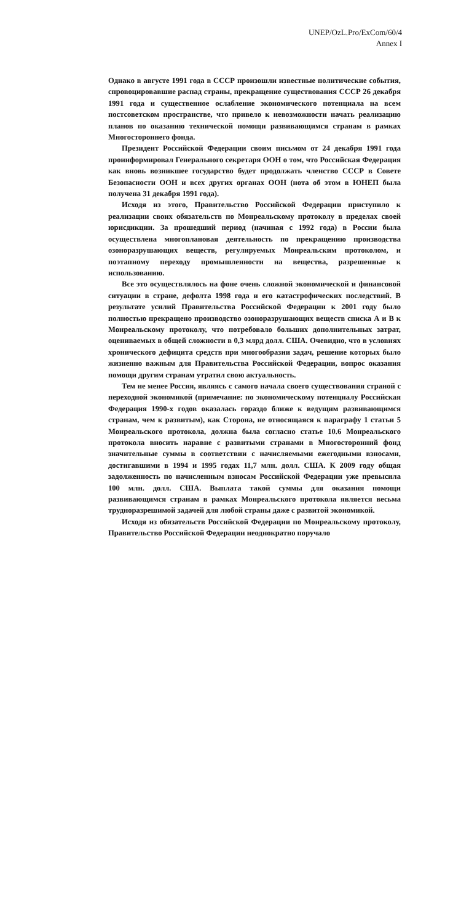UNEP/OzL.Pro/ExCom/60/4
Annex I
Однако в августе 1991 года в СССР произошли известные политические события, спровоцировавшие распад страны, прекращение существования СССР 26 декабря 1991 года и существенное ослабление экономического потенциала на всем постсоветском пространстве, что привело к невозможности начать реализацию планов по оказанию технической помощи развивающимся странам в рамках Многостороннего фонда.
Президент Российской Федерации своим письмом от 24 декабря 1991 года проинформировал Генерального секретаря ООН о том, что Российская Федерация как вновь возникшее государство будет продолжать членство СССР в Совете Безопасности ООН и всех других органах ООН (нота об этом в ЮНЕП была получена 31 декабря 1991 года).
Исходя из этого, Правительство Российской Федерации приступило к реализации своих обязательств по Монреальскому протоколу в пределах своей юрисдикции. За прошедший период (начиная с 1992 года) в России была осуществлена многоплановая деятельность по прекращению производства озоноразрушающих веществ, регулируемых Монреальским протоколом, и поэтапному переходу промышленности на вещества, разрешенные к использованию.
Все это осуществлялось на фоне очень сложной экономической и финансовой ситуации в стране, дефолта 1998 года и его катастрофических последствий. В результате усилий Правительства Российской Федерации к 2001 году было полностью прекращено производство озоноразрушающих веществ списка А и В к Монреальскому протоколу, что потребовало больших дополнительных затрат, оцениваемых в общей сложности в 0,3 млрд долл. США. Очевидно, что в условиях хронического дефицита средств при многообразии задач, решение которых было жизненно важным для Правительства Российской Федерации, вопрос оказания помощи другим странам утратил свою актуальность.
Тем не менее Россия, являясь с самого начала своего существования страной с переходной экономикой (примечание: по экономическому потенциалу Российская Федерация 1990-х годов оказалась гораздо ближе к ведущим развивающимся странам, чем к развитым), как Сторона, не относящаяся к параграфу 1 статьи 5 Монреальского протокола, должна была согласно статье 10.6 Монреальского протокола вносить наравне с развитыми странами в Многосторонний фонд значительные суммы в соответствии с начисляемыми ежегодными взносами, достигавшими в 1994 и 1995 годах 11,7 млн. долл. США. К 2009 году общая задолженность по начисленным взносам Российской Федерации уже превысила 100 млн. долл. США. Выплата такой суммы для оказания помощи развивающимся странам в рамках Монреальского протокола является весьма трудноразрешимой задачей для любой страны даже с развитой экономикой.
Исходя из обязательств Российской Федерации по Монреальскому протоколу, Правительство Российской Федерации неоднократно поручало